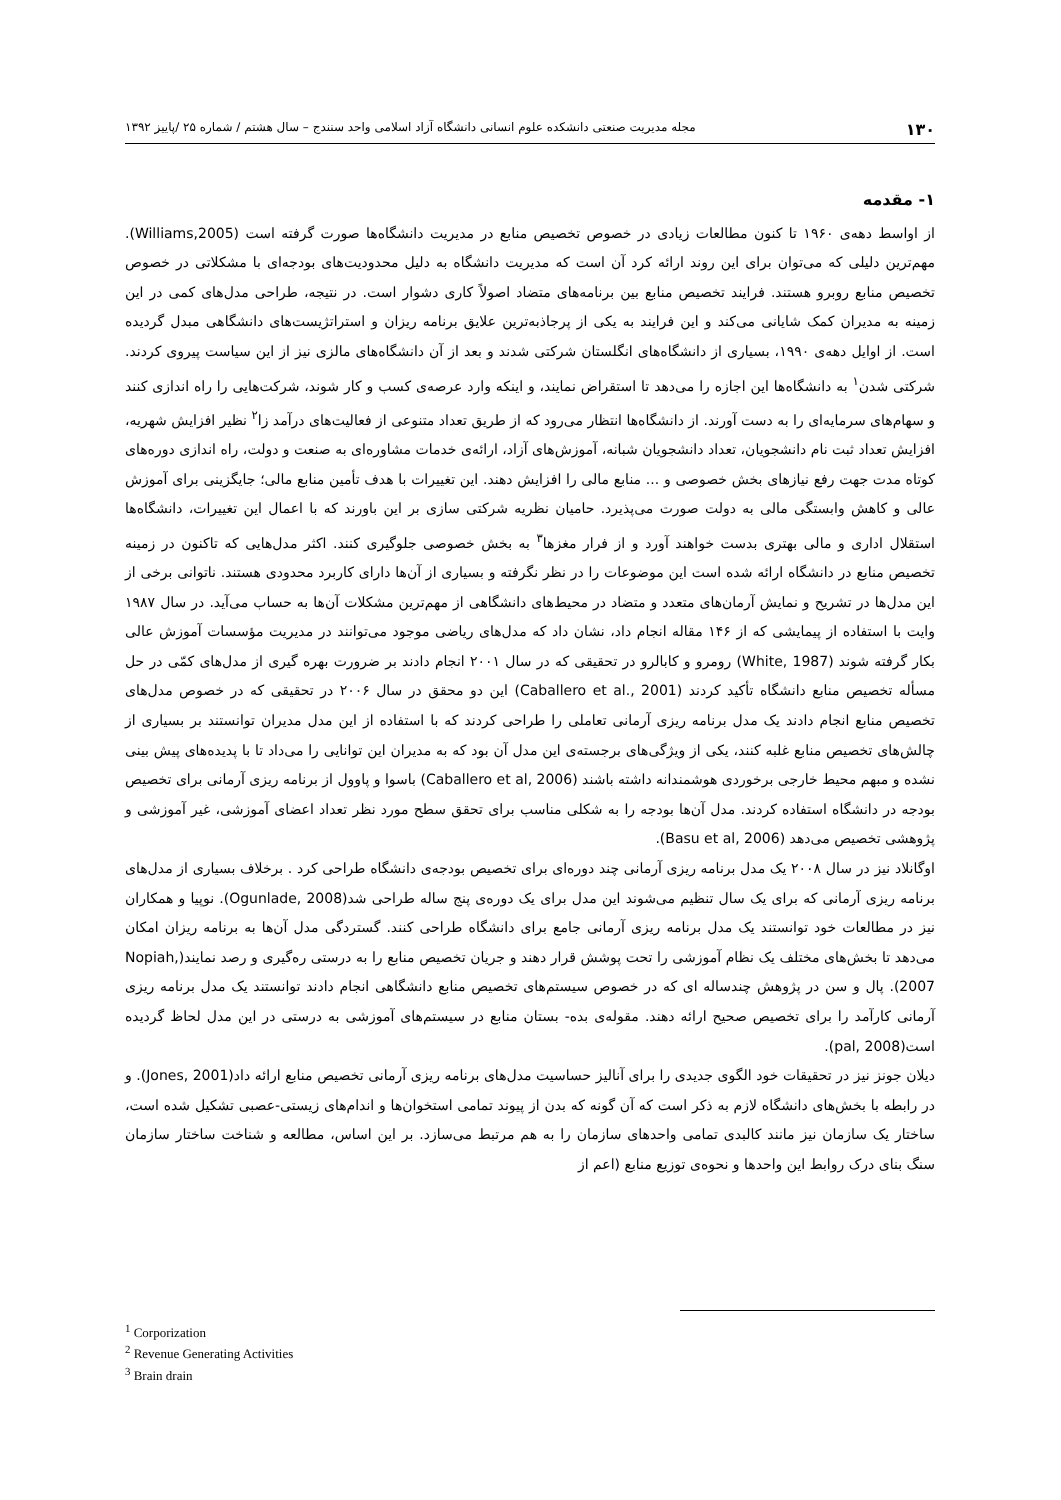۱۳۰ مجله مدیریت صنعتی دانشکده علوم انسانی دانشگاه آزاد اسلامی واحد سنندج – سال هشتم / شماره ۲۵ /پاییز ۱۳۹۲
۱- مقدمه
از اواسط دهه‌ی ۱۹۶۰ تا کنون مطالعات زیادی در خصوص تخصیص منابع در مدیریت دانشگاه‌ها صورت گرفته است (Williams,2005). مهم‌ترین دلیلی که می‌توان برای این روند ارائه کرد آن است که مدیریت دانشگاه به دلیل محدودیت‌های بودجه‌ای با مشکلاتی در خصوص تخصیص منابع روبرو هستند. فرایند تخصیص منابع بین برنامه‌های متضاد اصولاً کاری دشوار است. در نتیجه، طراحی مدل‌های کمی در این زمینه به مدیران کمک شایانی می‌کند و این فرایند به یکی از پرجاذبه‌ترین علایق برنامه ریزان و استراتژیست‌های دانشگاهی مبدل گردیده است. از اوایل دهه‌ی ۱۹۹۰، بسیاری از دانشگاه‌های انگلستان شرکتی شدند و بعد از آن دانشگاه‌های مالزی نیز از این سیاست پیروی کردند. شرکتی شدن<sup>۱</sup> به دانشگاه‌ها این اجازه را می‌دهد تا استقراض نمایند، و اینکه وارد عرصه‌ی کسب و کار شوند، شرکت‌هایی را راه اندازی کنند و سهام‌های سرمایه‌ای را به دست آورند. از دانشگاه‌ها انتظار می‌رود که از طریق تعداد متنوعی از فعالیت‌های درآمد زا<sup>۲</sup> نظیر افزایش شهریه، افزایش تعداد ثبت نام دانشجویان، تعداد دانشجویان شبانه، آموزش‌های آزاد، ارائه‌ی خدمات مشاوره‌ای به صنعت و دولت، راه اندازی دوره‌های کوتاه مدت جهت رفع نیازهای بخش خصوصی و ... منابع مالی را افزایش دهند. این تغییرات با هدف تأمین منابع مالی؛ جایگزینی برای آموزش عالی و کاهش وابستگی مالی به دولت صورت می‌پذیرد. حامیان نظریه شرکتی سازی بر این باورند که با اعمال این تغییرات، دانشگاه‌ها استقلال اداری و مالی بهتری بدست خواهند آورد و از فرار مغزها<sup>۳</sup> به بخش خصوصی جلوگیری کنند. اکثر مدل‌هایی که تاکنون در زمینه تخصیص منابع در دانشگاه ارائه شده است این موضوعات را در نظر نگرفته و بسیاری از آن‌ها دارای کاربرد محدودی هستند. ناتوانی برخی از این مدل‌ها در تشریح و نمایش آرمان‌های متعدد و متضاد در محیط‌های دانشگاهی از مهم‌ترین مشکلات آن‌ها به حساب می‌آید. در سال ۱۹۸۷ وایت با استفاده از پیمایشی که از ۱۴۶ مقاله انجام داد، نشان داد که مدل‌های ریاضی موجود می‌توانند در مدیریت مؤسسات آموزش عالی بکار گرفته شوند (White, 1987) رومرو و کابالرو در تحقیقی که در سال ۲۰۰۱ انجام دادند بر ضرورت بهره گیری از مدل‌های کمّی در حل مسأله تخصیص منابع دانشگاه تأکید کردند (Caballero et al., 2001) این دو محقق در سال ۲۰۰۶ در تحقیقی که در خصوص مدل‌های تخصیص منابع انجام دادند یک مدل برنامه ریزی آرمانی تعاملی را طراحی کردند که با استفاده از این مدل مدیران توانستند بر بسیاری از چالش‌های تخصیص منابع غلبه کنند، یکی از ویژگی‌های برجسته‌ی این مدل آن بود که به مدیران این توانایی را می‌داد تا با پدیده‌های پیش بینی نشده و مبهم محیط خارجی برخوردی هوشمندانه داشته باشند (Caballero et al, 2006) باسوا و پاوول از برنامه ریزی آرمانی برای تخصیص بودجه در دانشگاه استفاده کردند. مدل آن‌ها بودجه را به شکلی مناسب برای تحقق سطح مورد نظر تعداد اعضای آموزشی، غیر آموزشی و پژوهشی تخصیص می‌دهد (Basu et al, 2006).
اوگانلاد نیز در سال ۲۰۰۸ یک مدل برنامه ریزی آرمانی چند دوره‌ای برای تخصیص بودجه‌ی دانشگاه طراحی کرد . برخلاف بسیاری از مدل‌های برنامه ریزی آرمانی که برای یک سال تنظیم می‌شوند این مدل برای یک دوره‌ی پنج ساله طراحی شد(Ogunlade, 2008). نوپیا و همکاران نیز در مطالعات خود توانستند یک مدل برنامه ریزی آرمانی جامع برای دانشگاه طراحی کنند. گستردگی مدل آن‌ها به برنامه ریزان امکان می‌دهد تا بخش‌های مختلف یک نظام آموزشی را تحت پوشش قرار دهند و جریان تخصیص منابع را به درستی ره‌گیری و رصد نمایند(Nopiah, 2007). پال و سن در پژوهش چندساله ای که در خصوص سیستم‌های تخصیص منابع دانشگاهی انجام دادند توانستند یک مدل برنامه ریزی آرمانی کارآمد را برای تخصیص صحیح ارائه دهند. مقوله‌ی بده- بستان منابع در سیستم‌های آموزشی به درستی در این مدل لحاظ گردیده است(pal, 2008).
دیلان جونز نیز در تحقیقات خود الگوی جدیدی را برای آنالیز حساسیت مدل‌های برنامه ریزی آرمانی تخصیص منابع ارائه داد(Jones, 2001). و در رابطه با بخش‌های دانشگاه لازم به ذکر است که آن گونه که بدن از پیوند تمامی استخوان‌ها و اندام‌های زیستی-عصبی تشکیل شده است، ساختار یک سازمان نیز مانند کالبدی تمامی واحدهای سازمان را به هم مرتبط می‌سازد. بر این اساس، مطالعه و شناخت ساختار سازمان سنگ بنای درک روابط این واحدها و نحوه‌ی توزیع منابع (اعم از
<sup>1</sup> Corporization
<sup>2</sup> Revenue Generating Activities
<sup>3</sup> Brain drain